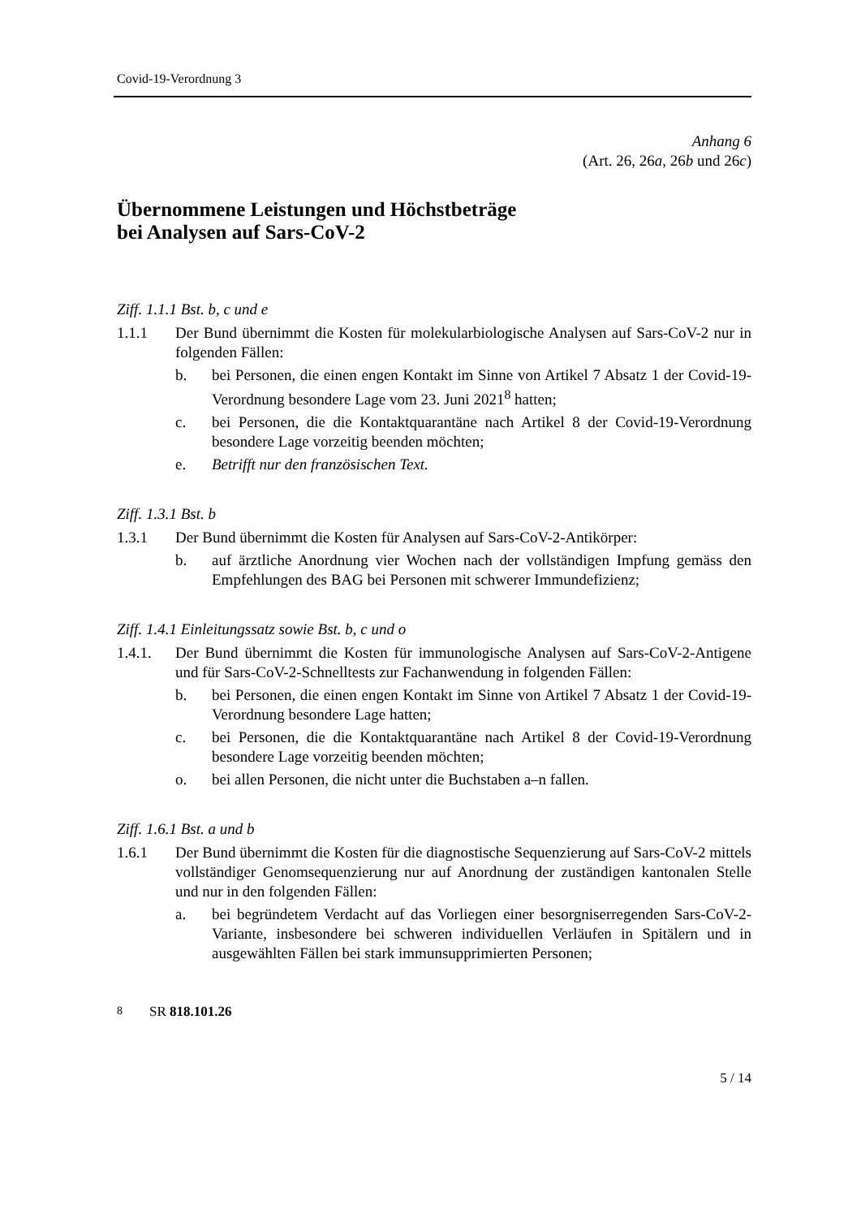Covid-19-Verordnung 3
Anhang 6
(Art. 26, 26a, 26b und 26c)
Übernommene Leistungen und Höchstbeträge
bei Analysen auf Sars-CoV-2
Ziff. 1.1.1 Bst. b, c und e
1.1.1 Der Bund übernimmt die Kosten für molekularbiologische Analysen auf Sars-CoV-2 nur in folgenden Fällen:
b. bei Personen, die einen engen Kontakt im Sinne von Artikel 7 Absatz 1 der Covid-19-Verordnung besondere Lage vom 23. Juni 2021<sup>8</sup> hatten;
c. bei Personen, die die Kontaktquarantäne nach Artikel 8 der Covid-19-Verordnung besondere Lage vorzeitig beenden möchten;
e. Betrifft nur den französischen Text.
Ziff. 1.3.1 Bst. b
1.3.1 Der Bund übernimmt die Kosten für Analysen auf Sars-CoV-2-Antikörper:
b. auf ärztliche Anordnung vier Wochen nach der vollständigen Impfung gemäss den Empfehlungen des BAG bei Personen mit schwerer Immundefizienz;
Ziff. 1.4.1 Einleitungssatz sowie Bst. b, c und o
1.4.1. Der Bund übernimmt die Kosten für immunologische Analysen auf Sars-CoV-2-Antigene und für Sars-CoV-2-Schnelltests zur Fachanwendung in folgenden Fällen:
b. bei Personen, die einen engen Kontakt im Sinne von Artikel 7 Absatz 1 der Covid-19-Verordnung besondere Lage hatten;
c. bei Personen, die die Kontaktquarantäne nach Artikel 8 der Covid-19-Verordnung besondere Lage vorzeitig beenden möchten;
o. bei allen Personen, die nicht unter die Buchstaben a–n fallen.
Ziff. 1.6.1 Bst. a und b
1.6.1 Der Bund übernimmt die Kosten für die diagnostische Sequenzierung auf Sars-CoV-2 mittels vollständiger Genomsequenzierung nur auf Anordnung der zuständigen kantonalen Stelle und nur in den folgenden Fällen:
a. bei begründetem Verdacht auf das Vorliegen einer besorgniserregenden Sars-CoV-2-Variante, insbesondere bei schweren individuellen Verläufen in Spitälern und in ausgewählten Fällen bei stark immunsupprimierten Personen;
<sup>8</sup> SR 818.101.26
5 / 14